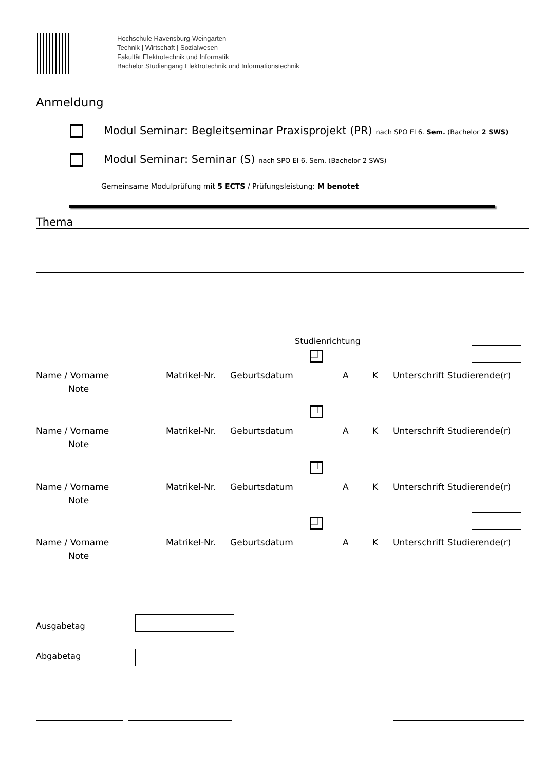Hochschule Ravensburg-Weingarten
Technik | Wirtschaft | Sozialwesen
Fakultät Elektrotechnik und Informatik
Bachelor Studiengang Elektrotechnik und Informationstechnik
Anmeldung
Modul Seminar: Begleitseminar Praxisprojekt (PR) nach SPO EI 6. Sem. (Bachelor 2 SWS)
Modul Seminar: Seminar (S) nach SPO EI 6. Sem. (Bachelor 2 SWS)
Gemeinsame Modulprüfung mit 5 ECTS / Prüfungsleistung: M benotet
Thema
Studienrichtung
Name / Vorname Matrikel-Nr. Geburtsdatum A K Unterschrift Studierende(r)
Note
Name / Vorname Matrikel-Nr. Geburtsdatum A K Unterschrift Studierende(r)
Note
Name / Vorname Matrikel-Nr. Geburtsdatum A K Unterschrift Studierende(r)
Note
Name / Vorname Matrikel-Nr. Geburtsdatum A K Unterschrift Studierende(r)
Note
Ausgabetag
Abgabetag